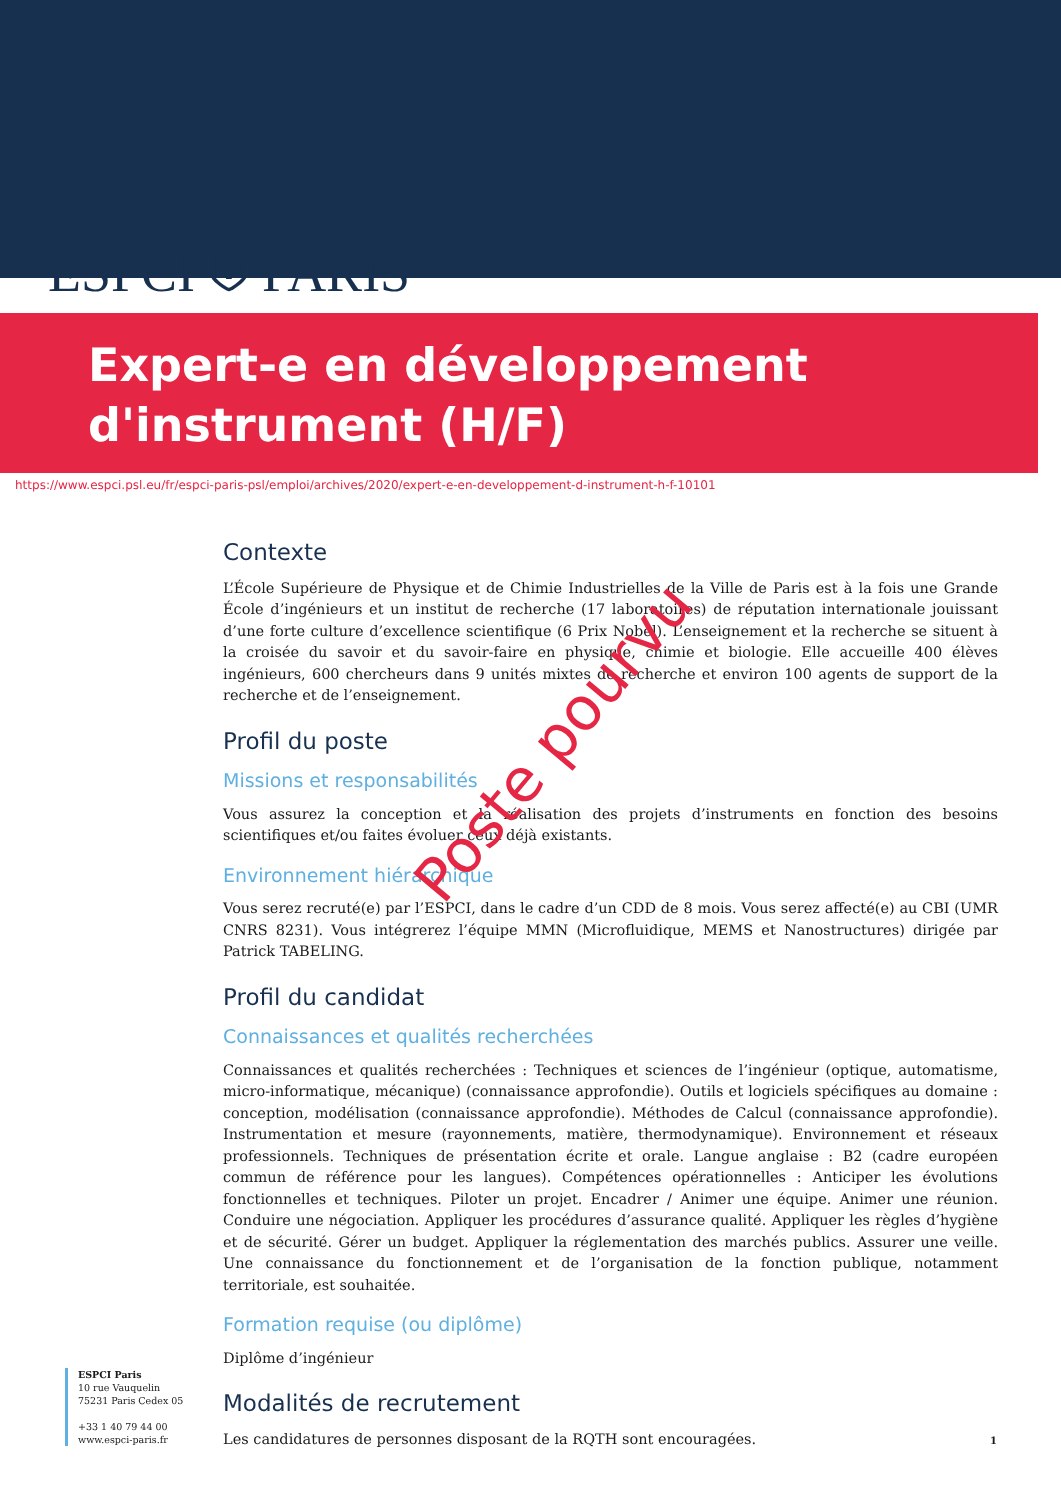ESPCI ⛨ PARIS
Expert-e en développement
d'instrument (H/F)
https://www.espci.psl.eu/fr/espci-paris-psl/emploi/archives/2020/expert-e-en-developpement-d-instrument-h-f-10101
Contexte
L’École Supérieure de Physique et de Chimie Industrielles de la Ville de Paris est à la fois une Grande École d’ingénieurs et un institut de recherche (17 laboratoires) de réputation internationale jouissant d’une forte culture d’excellence scientifique (6 Prix Nobel). L’enseignement et la recherche se situent à la croisée du savoir et du savoir-faire en physique, chimie et biologie. Elle accueille 400 élèves ingénieurs, 600 chercheurs dans 9 unités mixtes de recherche et environ 100 agents de support de la recherche et de l’enseignement.
Profil du poste
Missions et responsabilités
Vous assurez la conception et la réalisation des projets d’instruments en fonction des besoins scientifiques et/ou faites évoluer ceux déjà existants.
Environnement hiérarchique
Vous serez recruté(e) par l’ESPCI, dans le cadre d’un CDD de 8 mois. Vous serez affecté(e) au CBI (UMR CNRS 8231). Vous intégrerez l’équipe MMN (Microfluidique, MEMS et Nanostructures) dirigée par Patrick TABELING.
Profil du candidat
Connaissances et qualités recherchées
Connaissances et qualités recherchées : Techniques et sciences de l’ingénieur (optique, automatisme, micro-informatique, mécanique) (connaissance approfondie). Outils et logiciels spécifiques au domaine : conception, modélisation (connaissance approfondie). Méthodes de Calcul (connaissance approfondie). Instrumentation et mesure (rayonnements, matière, thermodynamique). Environnement et réseaux professionnels. Techniques de présentation écrite et orale. Langue anglaise : B2 (cadre européen commun de référence pour les langues). Compétences opérationnelles : Anticiper les évolutions fonctionnelles et techniques. Piloter un projet. Encadrer / Animer une équipe. Animer une réunion. Conduire une négociation. Appliquer les procédures d’assurance qualité. Appliquer les règles d’hygiène et de sécurité. Gérer un budget. Appliquer la réglementation des marchés publics. Assurer une veille. Une connaissance du fonctionnement et de l’organisation de la fonction publique, notamment territoriale, est souhaitée.
Formation requise (ou diplôme)
Diplôme d’ingénieur
Modalités de recrutement
Les candidatures de personnes disposant de la RQTH sont encouragées.
Poste pourvu
ESPCI Paris
10 rue Vauquelin
75231 Paris Cedex 05
+33 1 40 79 44 00
www.espci-paris.fr
1